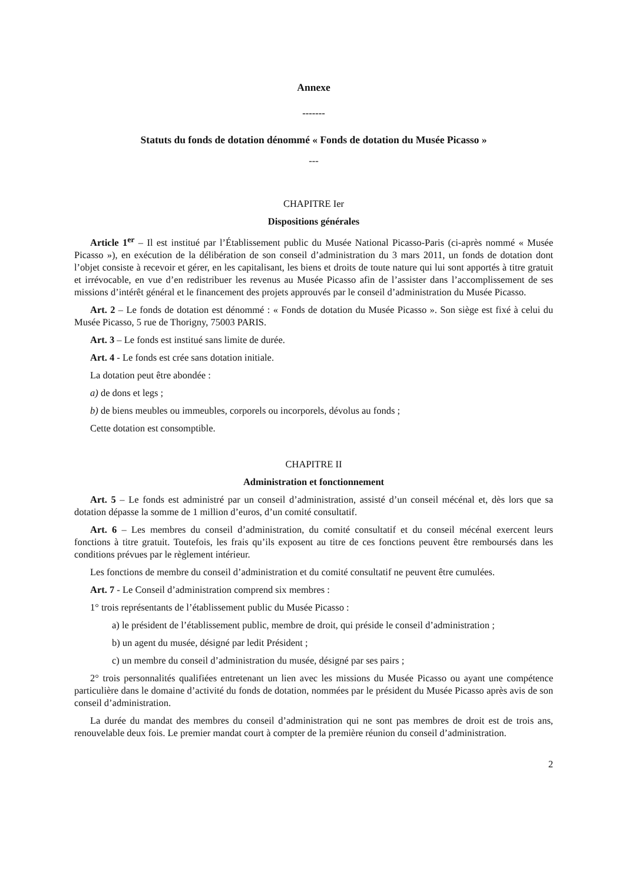Annexe
-------
Statuts du fonds de dotation dénommé « Fonds de dotation du Musée Picasso »
---
CHAPITRE Ier
Dispositions générales
Article 1<sup>er</sup> – Il est institué par l’Établissement public du Musée National Picasso-Paris (ci-après nommé « Musée Picasso »), en exécution de la délibération de son conseil d’administration du 3 mars 2011, un fonds de dotation dont l’objet consiste à recevoir et gérer, en les capitalisant, les biens et droits de toute nature qui lui sont apportés à titre gratuit et irrévocable, en vue d’en redistribuer les revenus au Musée Picasso afin de l’assister dans l’accomplissement de ses missions d’intérêt général et le financement des projets approuvés par le conseil d’administration du Musée Picasso.
Art. 2 – Le fonds de dotation est dénommé : « Fonds de dotation du Musée Picasso ». Son siège est fixé à celui du Musée Picasso, 5 rue de Thorigny, 75003 PARIS.
Art. 3 – Le fonds est institué sans limite de durée.
Art. 4 - Le fonds est crée sans dotation initiale.
La dotation peut être abondée :
a) de dons et legs ;
b) de biens meubles ou immeubles, corporels ou incorporels, dévolus au fonds ;
Cette dotation est consomptible.
CHAPITRE II
Administration et fonctionnement
Art. 5 – Le fonds est administré par un conseil d’administration, assisté d’un conseil mécénal et, dès lors que sa dotation dépasse la somme de 1 million d’euros, d’un comité consultatif.
Art. 6 – Les membres du conseil d’administration, du comité consultatif et du conseil mécénal exercent leurs fonctions à titre gratuit. Toutefois, les frais qu’ils exposent au titre de ces fonctions peuvent être remboursés dans les conditions prévues par le règlement intérieur.
Les fonctions de membre du conseil d’administration et du comité consultatif ne peuvent être cumulées.
Art. 7 - Le Conseil d’administration comprend six membres :
1° trois représentants de l’établissement public du Musée Picasso :
a) le président de l’établissement public, membre de droit, qui préside le conseil d’administration ;
b) un agent du musée, désigné par ledit Président ;
c) un membre du conseil d’administration du musée, désigné par ses pairs ;
2° trois personnalités qualifiées entretenant un lien avec les missions du Musée Picasso ou ayant une compétence particulière dans le domaine d’activité du fonds de dotation, nommées par le président du Musée Picasso après avis de son conseil d’administration.
La durée du mandat des membres du conseil d’administration qui ne sont pas membres de droit est de trois ans, renouvelable deux fois. Le premier mandat court à compter de la première réunion du conseil d’administration.
2